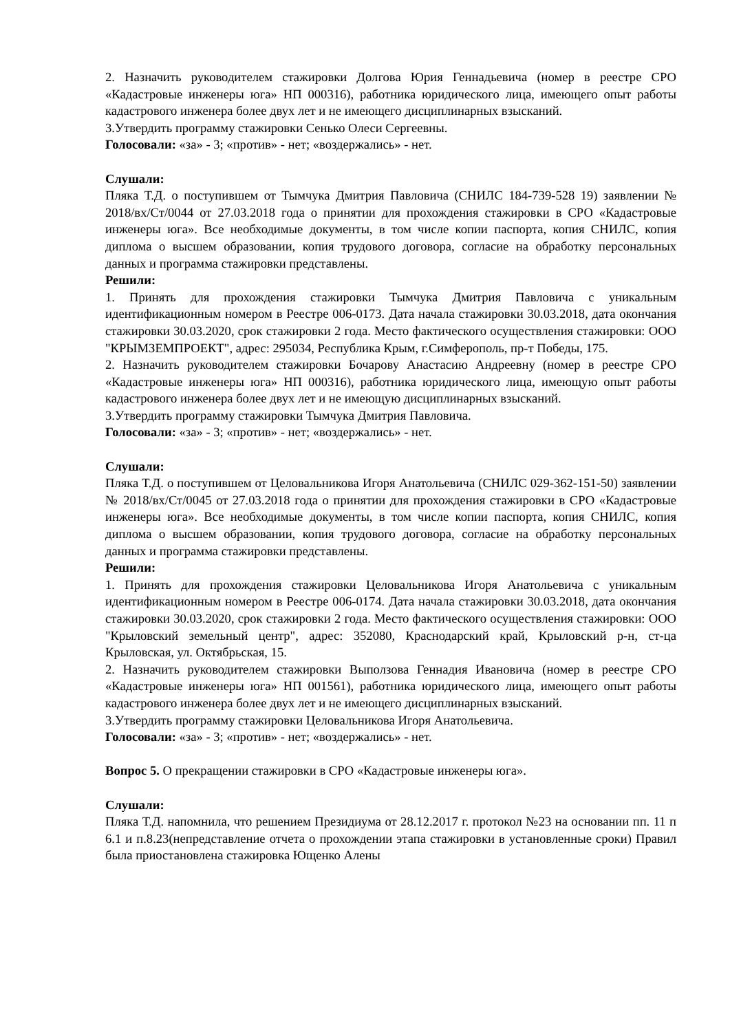2. Назначить руководителем стажировки Долгова Юрия Геннадьевича (номер в реестре СРО «Кадастровые инженеры юга» НП 000316), работника юридического лица, имеющего опыт работы кадастрового инженера более двух лет и не имеющего дисциплинарных взысканий.
3.Утвердить программу стажировки Сенько Олеси Сергеевны.
Голосовали: «за» - 3; «против» - нет; «воздержались» - нет.
Слушали:
Пляка Т.Д. о поступившем от Тымчука Дмитрия Павловича (СНИЛС 184-739-528 19) заявлении № 2018/вх/Ст/0044 от 27.03.2018 года о принятии для прохождения стажировки в СРО «Кадастровые инженеры юга». Все необходимые документы, в том числе копии паспорта, копия СНИЛС, копия диплома о высшем образовании, копия трудового договора, согласие на обработку персональных данных и программа стажировки представлены.
Решили:
1. Принять для прохождения стажировки Тымчука Дмитрия Павловича с уникальным идентификационным номером в Реестре 006-0173. Дата начала стажировки 30.03.2018, дата окончания стажировки 30.03.2020, срок стажировки 2 года. Место фактического осуществления стажировки: ООО "КРЫМЗЕМПРОЕКТ", адрес: 295034, Республика Крым, г.Симферополь, пр-т Победы, 175.
2. Назначить руководителем стажировки Бочарову Анастасию Андреевну (номер в реестре СРО «Кадастровые инженеры юга» НП 000316), работника юридического лица, имеющую опыт работы кадастрового инженера более двух лет и не имеющую дисциплинарных взысканий.
3.Утвердить программу стажировки Тымчука Дмитрия Павловича.
Голосовали: «за» - 3; «против» - нет; «воздержались» - нет.
Слушали:
Пляка Т.Д. о поступившем от Целовальникова Игоря Анатольевича (СНИЛС 029-362-151-50) заявлении № 2018/вх/Ст/0045 от 27.03.2018 года о принятии для прохождения стажировки в СРО «Кадастровые инженеры юга». Все необходимые документы, в том числе копии паспорта, копия СНИЛС, копия диплома о высшем образовании, копия трудового договора, согласие на обработку персональных данных и программа стажировки представлены.
Решили:
1. Принять для прохождения стажировки Целовальникова Игоря Анатольевича с уникальным идентификационным номером в Реестре 006-0174. Дата начала стажировки 30.03.2018, дата окончания стажировки 30.03.2020, срок стажировки 2 года. Место фактического осуществления стажировки: ООО "Крыловский земельный центр", адрес: 352080, Краснодарский край, Крыловский р-н, ст-ца Крыловская, ул. Октябрьская, 15.
2. Назначить руководителем стажировки Выползова Геннадия Ивановича (номер в реестре СРО «Кадастровые инженеры юга» НП 001561), работника юридического лица, имеющего опыт работы кадастрового инженера более двух лет и не имеющего дисциплинарных взысканий.
3.Утвердить программу стажировки Целовальникова Игоря Анатольевича.
Голосовали: «за» - 3; «против» - нет; «воздержались» - нет.
Вопрос 5. О прекращении стажировки в СРО «Кадастровые инженеры юга».
Слушали:
Пляка Т.Д. напомнила, что решением Президиума от 28.12.2017 г. протокол №23 на основании пп. 11 п 6.1 и п.8.23(непредставление отчета о прохождении этапа стажировки в установленные сроки) Правил была приостановлена стажировка Ющенко Алены